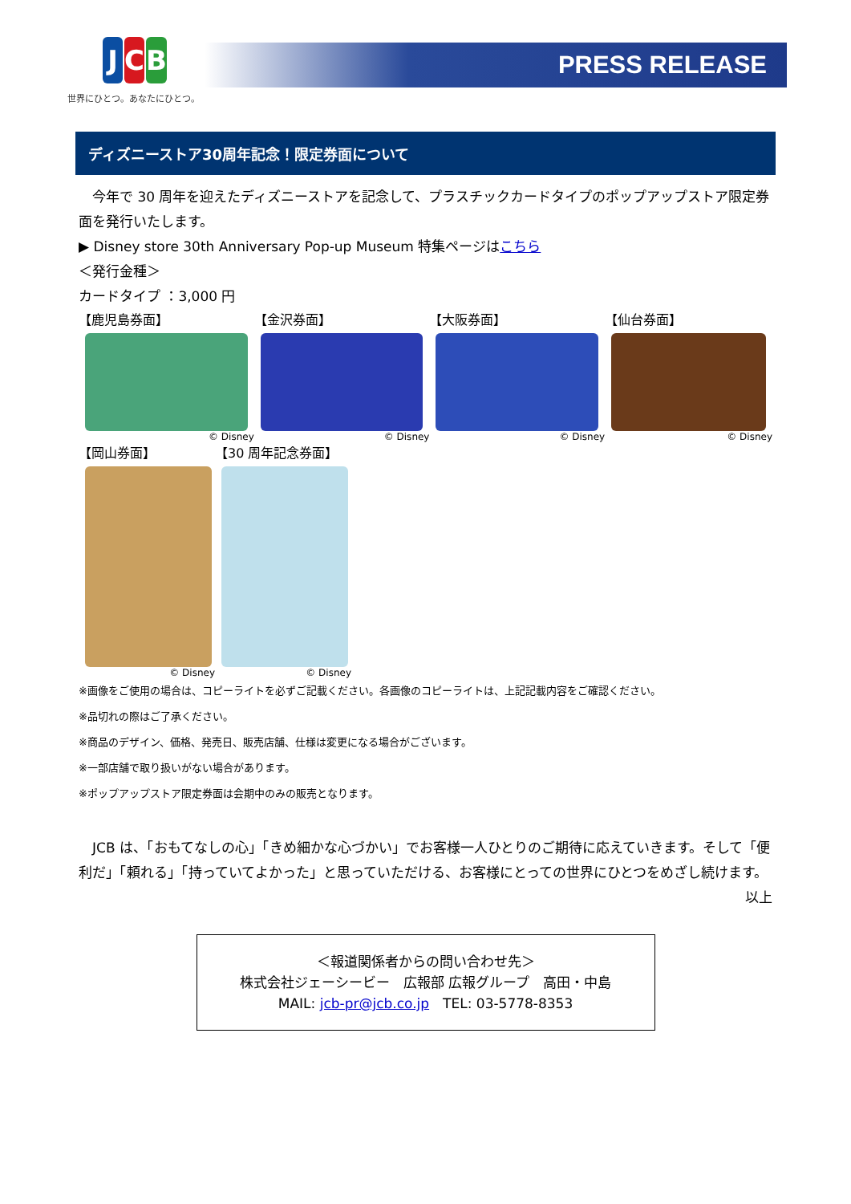J C B
世界にひとつ。あなたにひとつ。
PRESS RELEASE
ディズニーストア30周年記念！限定券面について
　今年で 30 周年を迎えたディズニーストアを記念して、プラスチックカードタイプのポップアップストア限定券面を発行いたします。
▶ Disney store 30th Anniversary Pop-up Museum 特集ページはこちら
＜発行金種＞
カードタイプ ：3,000 円
【鹿児島券面】
© Disney
【金沢券面】
© Disney
【大阪券面】
© Disney
【仙台券面】
© Disney
【岡山券面】
© Disney
【30 周年記念券面】
© Disney
※画像をご使用の場合は、コピーライトを必ずご記載ください。各画像のコピーライトは、上記記載内容をご確認ください。
※品切れの際はご了承ください。
※商品のデザイン、価格、発売日、販売店舗、仕様は変更になる場合がございます。
※一部店舗で取り扱いがない場合があります。
※ポップアップストア限定券面は会期中のみの販売となります。
　JCB は、「おもてなしの心」「きめ細かな心づかい」でお客様一人ひとりのご期待に応えていきます。そして「便利だ」「頼れる」「持っていてよかった」と思っていただける、お客様にとっての世界にひとつをめざし続けます。
以上
＜報道関係者からの問い合わせ先＞
株式会社ジェーシービー　広報部 広報グループ　高田・中島
MAIL: jcb-pr@jcb.co.jp　TEL: 03-5778-8353